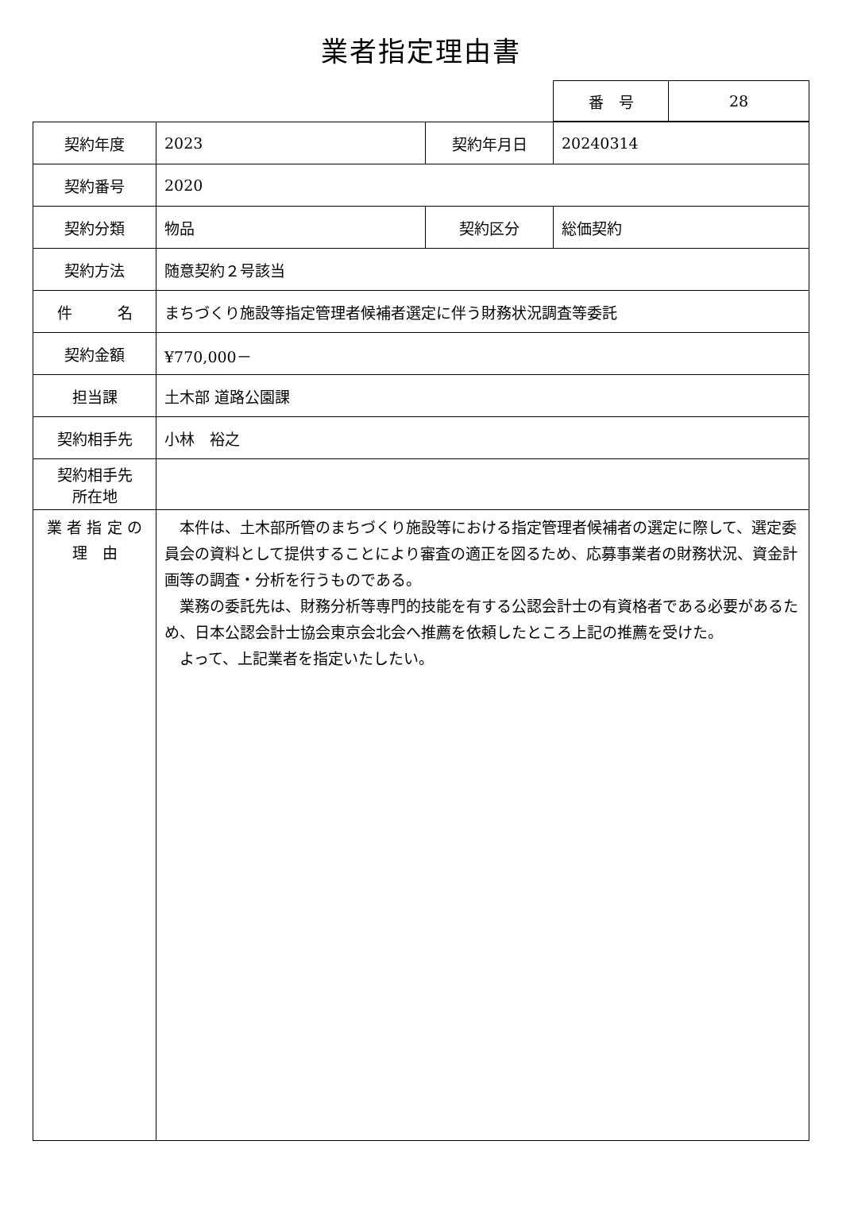業者指定理由書
| 番 号 | 28 |
| 契約年度 | 2023 | 契約年月日 | 20240314 |
| 契約番号 | 2020 | | |
| 契約分類 | 物品 | 契約区分 | 総価契約 |
| 契約方法 | 随意契約２号該当 | | |
| 件 名 | まちづくり施設等指定管理者候補者選定に伴う財務状況調査等委託 | | |
| 契約金額 | ¥770,000－ | | |
| 担当課 | 土木部 道路公園課 | | |
| 契約相手先 | 小林 裕之 | | |
| 契約相手先 所在地 | | | |
| 業 者 指 定 の 理 由 | 本件は、土木部所管のまちづくり施設等における指定管理者候補者の選定に際して、選定委員会の資料として提供することにより審査の適正を図るため、応募事業者の財務状況、資金計画等の調査・分析を行うものである。 業務の委託先は、財務分析等専門的技能を有する公認会計士の有資格者である必要があるため、日本公認会計士協会東京会北会へ推薦を依頼したところ上記の推薦を受けた。 よって、上記業者を指定いたしたい。 | | |